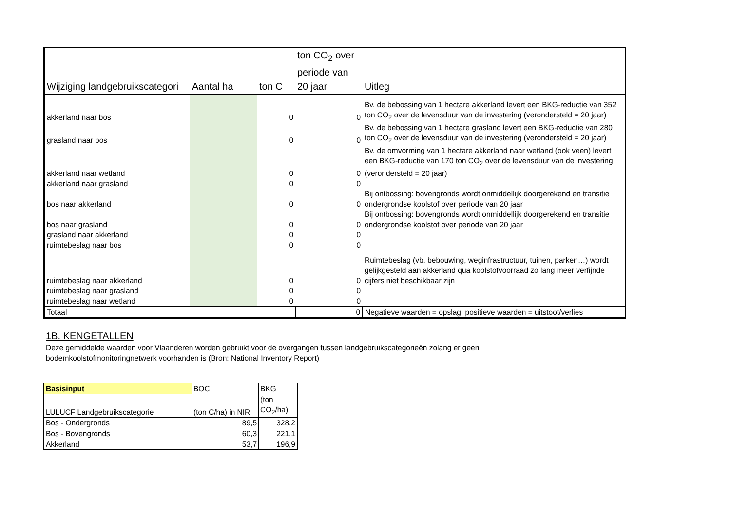| Wijziging landgebruikscategori | Aantal ha | ton C | ton CO<sub>2</sub> over periode van 20 jaar | Uitleg |
| --- | --- | --- | --- | --- |
| akkerland naar bos | | 0 | 0 | Bv. de bebossing van 1 hectare akkerland levert een BKG-reductie van 352 ton CO<sub>2</sub> over de levensduur van de investering (verondersteld = 20 jaar) |
| grasland naar bos | | 0 | 0 | Bv. de bebossing van 1 hectare grasland levert een BKG-reductie van 280 ton CO<sub>2</sub> over de levensduur van de investering (verondersteld = 20 jaar) |
| akkerland naar wetland | | 0 | 0 | Bv. de omvorming van 1 hectare akkerland naar wetland (ook veen) levert een BKG-reductie van 170 ton CO<sub>2</sub> over de levensduur van de investering (verondersteld = 20 jaar) |
| akkerland naar grasland | | 0 | 0 | |
| bos naar akkerland | | 0 | 0 | Bij ontbossing: bovengronds wordt onmiddellijk doorgerekend en transitie ondergrondse koolstof over periode van 20 jaar |
| bos naar grasland | | 0 | 0 | Bij ontbossing: bovengronds wordt onmiddellijk doorgerekend en transitie ondergrondse koolstof over periode van 20 jaar |
| grasland naar akkerland | | 0 | 0 | |
| ruimtebeslag naar bos | | 0 | 0 | |
| ruimtebeslag naar akkerland | | 0 | 0 | Ruimtebeslag (vb. bebouwing, weginfrastructuur, tuinen, parken…) wordt gelijkgesteld aan akkerland qua koolstofvoorraad zo lang meer verfijnde cijfers niet beschikbaar zijn |
| ruimtebeslag naar grasland | | 0 | 0 | |
| ruimtebeslag naar wetland | | 0 | 0 | |
| Totaal | | | 0 | Negatieve waarden = opslag; positieve waarden = uitstoot/verlies |
1B. KENGETALLEN
Deze gemiddelde waarden voor Vlaanderen worden gebruikt voor de overgangen tussen landgebruikscategorieën zolang er geen
bodemkoolstofmonitoringnetwerk voorhanden is (Bron: National Inventory Report)
| Basisinput | BOC | BKG |
| LULUCF Landgebruikscategorie | (ton C/ha) in NIR | (ton CO<sub>2</sub>/ha) |
| Bos - Ondergronds | 89,5 | 328,2 |
| Bos - Bovengronds | 60,3 | 221,1 |
| Akkerland | 53,7 | 196,9 |